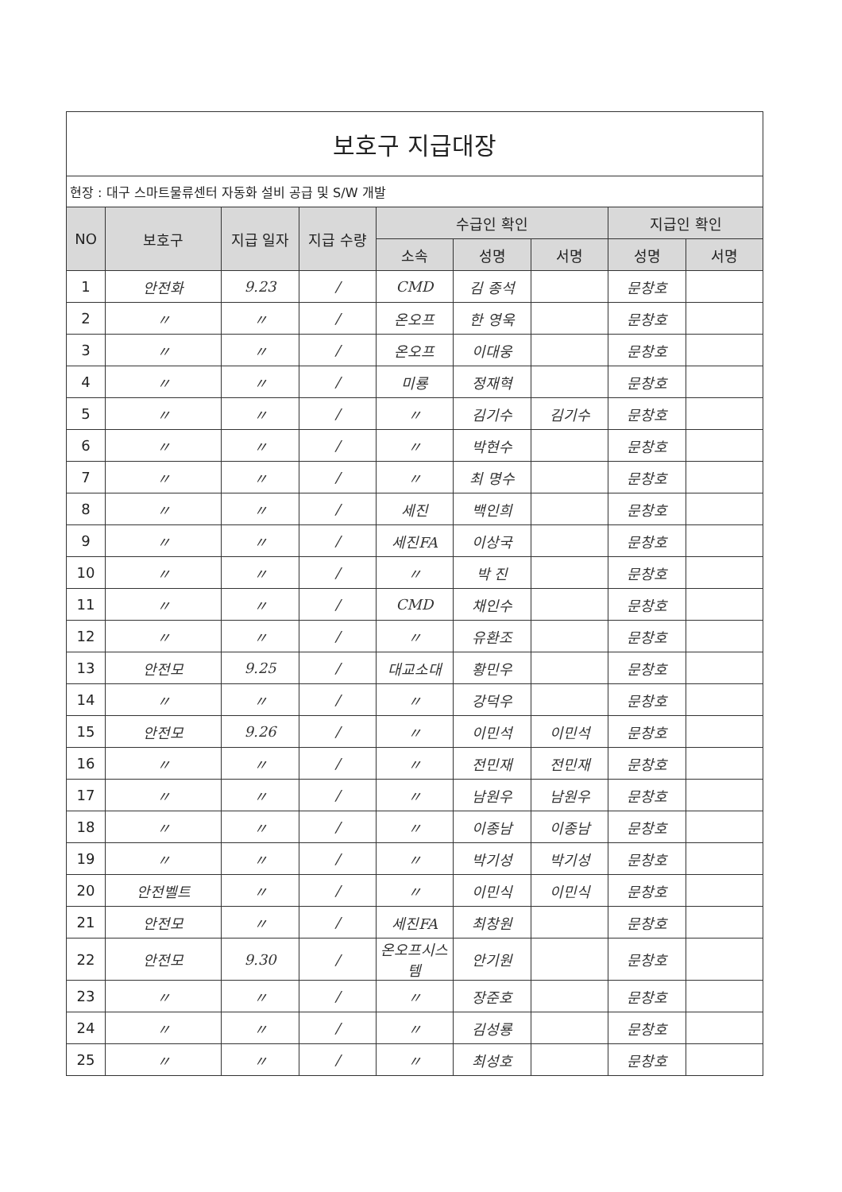| 보호구 지급대장 | | | | | | | | |
| 현장 : 대구 스마트물류센터 자동화 설비 공급 및 S/W 개발 | | | | | | | | |
| NO | 보호구 | 지급 일자 | 지급 수량 | 수급인 확인 | | | 지급인 확인 | |
| | | | | 소속 | 성명 | 서명 | 성명 | 서명 |
| 1 | 안전화 | 9.23 | / | CMD | 김 종석 | | 문창호 | |
| 2 | 〃 | 〃 | / | 온오프 | 한 영욱 | | 문창호 | |
| 3 | 〃 | 〃 | / | 온오프 | 이대웅 | | 문창호 | |
| 4 | 〃 | 〃 | / | 미룡 | 정재혁 | | 문창호 | |
| 5 | 〃 | 〃 | / | 〃 | 김기수 | 김기수 | 문창호 | |
| 6 | 〃 | 〃 | / | 〃 | 박현수 | | 문창호 | |
| 7 | 〃 | 〃 | / | 〃 | 최 명수 | | 문창호 | |
| 8 | 〃 | 〃 | / | 세진 | 백인희 | | 문창호 | |
| 9 | 〃 | 〃 | / | 세진FA | 이상국 | | 문창호 | |
| 10 | 〃 | 〃 | / | 〃 | 박 진 | | 문창호 | |
| 11 | 〃 | 〃 | / | CMD | 채인수 | | 문창호 | |
| 12 | 〃 | 〃 | / | 〃 | 유환조 | | 문창호 | |
| 13 | 안전모 | 9.25 | / | 대교소대 | 황민우 | | 문창호 | |
| 14 | 〃 | 〃 | / | 〃 | 강덕우 | | 문창호 | |
| 15 | 안전모 | 9.26 | / | 〃 | 이민석 | 이민석 | 문창호 | |
| 16 | 〃 | 〃 | / | 〃 | 전민재 | 전민재 | 문창호 | |
| 17 | 〃 | 〃 | / | 〃 | 남원우 | 남원우 | 문창호 | |
| 18 | 〃 | 〃 | / | 〃 | 이종남 | 이종남 | 문창호 | |
| 19 | 〃 | 〃 | / | 〃 | 박기성 | 박기성 | 문창호 | |
| 20 | 안전벨트 | 〃 | / | 〃 | 이민식 | 이민식 | 문창호 | |
| 21 | 안전모 | 〃 | / | 세진FA | 최창원 | | 문창호 | |
| 22 | 안전모 | 9.30 | / | 온오프시스템 | 안기원 | | 문창호 | |
| 23 | 〃 | 〃 | / | 〃 | 장준호 | | 문창호 | |
| 24 | 〃 | 〃 | / | 〃 | 김성룡 | | 문창호 | |
| 25 | 〃 | 〃 | / | 〃 | 최성호 | | 문창호 | |